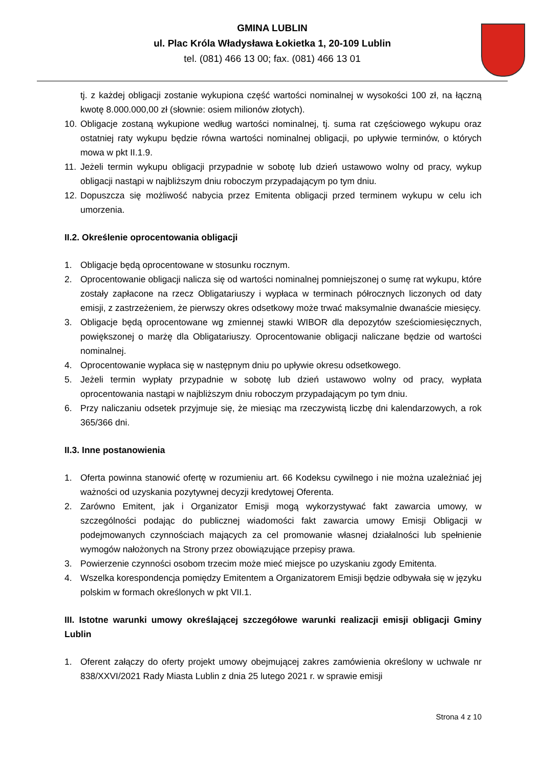GMINA LUBLIN
ul. Plac Króla Władysława Łokietka 1, 20-109 Lublin
tel. (081) 466 13 00; fax. (081) 466 13 01
tj. z każdej obligacji zostanie wykupiona część wartości nominalnej w wysokości 100 zł, na łączną kwotę 8.000.000,00 zł (słownie: osiem milionów złotych).
10. Obligacje zostaną wykupione według wartości nominalnej, tj. suma rat częściowego wykupu oraz ostatniej raty wykupu będzie równa wartości nominalnej obligacji, po upływie terminów, o których mowa w pkt II.1.9.
11. Jeżeli termin wykupu obligacji przypadnie w sobotę lub dzień ustawowo wolny od pracy, wykup obligacji nastąpi w najbliższym dniu roboczym przypadającym po tym dniu.
12. Dopuszcza się możliwość nabycia przez Emitenta obligacji przed terminem wykupu w celu ich umorzenia.
II.2. Określenie oprocentowania obligacji
1. Obligacje będą oprocentowane w stosunku rocznym.
2. Oprocentowanie obligacji nalicza się od wartości nominalnej pomniejszonej o sumę rat wykupu, które zostały zapłacone na rzecz Obligatariuszy i wypłaca w terminach półrocznych liczonych od daty emisji, z zastrzeżeniem, że pierwszy okres odsetkowy może trwać maksymalnie dwanaście miesięcy.
3. Obligacje będą oprocentowane wg zmiennej stawki WIBOR dla depozytów sześciomiesięcznych, powiększonej o marżę dla Obligatariuszy. Oprocentowanie obligacji naliczane będzie od wartości nominalnej.
4. Oprocentowanie wypłaca się w następnym dniu po upływie okresu odsetkowego.
5. Jeżeli termin wypłaty przypadnie w sobotę lub dzień ustawowo wolny od pracy, wypłata oprocentowania nastąpi w najbliższym dniu roboczym przypadającym po tym dniu.
6. Przy naliczaniu odsetek przyjmuje się, że miesiąc ma rzeczywistą liczbę dni kalendarzowych, a rok 365/366 dni.
II.3. Inne postanowienia
1. Oferta powinna stanowić ofertę w rozumieniu art. 66 Kodeksu cywilnego i nie można uzależniać jej ważności od uzyskania pozytywnej decyzji kredytowej Oferenta.
2. Zarówno Emitent, jak i Organizator Emisji mogą wykorzystywać fakt zawarcia umowy, w szczególności podając do publicznej wiadomości fakt zawarcia umowy Emisji Obligacji w podejmowanych czynnościach mających za cel promowanie własnej działalności lub spełnienie wymogów nałożonych na Strony przez obowiązujące przepisy prawa.
3. Powierzenie czynności osobom trzecim może mieć miejsce po uzyskaniu zgody Emitenta.
4. Wszelka korespondencja pomiędzy Emitentem a Organizatorem Emisji będzie odbywała się w języku polskim w formach określonych w pkt VII.1.
III. Istotne warunki umowy określającej szczegółowe warunki realizacji emisji obligacji Gminy Lublin
1. Oferent załączy do oferty projekt umowy obejmującej zakres zamówienia określony w uchwale nr 838/XXVI/2021 Rady Miasta Lublin z dnia 25 lutego 2021 r. w sprawie emisji
Strona 4 z 10